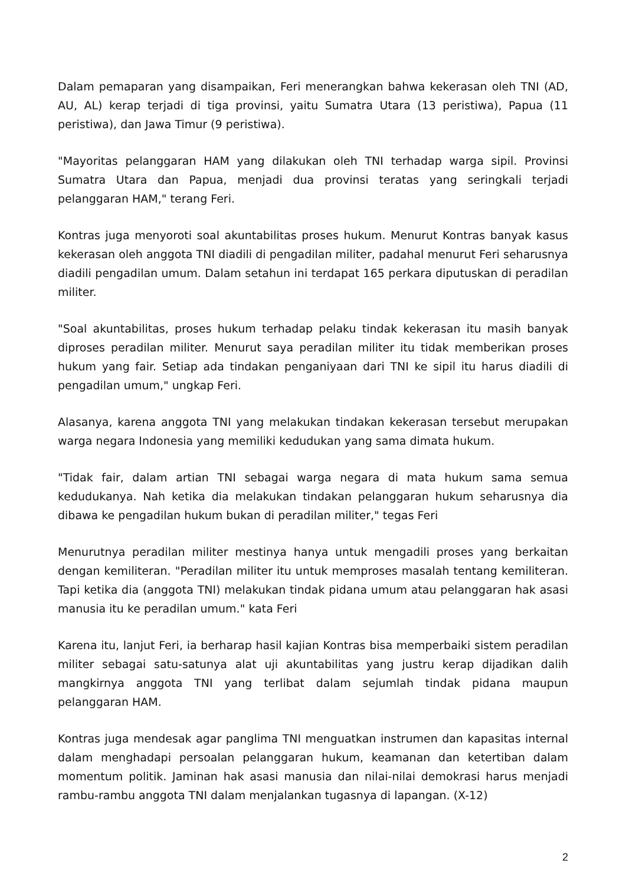Dalam pemaparan yang disampaikan, Feri menerangkan bahwa kekerasan oleh TNI (AD, AU, AL) kerap terjadi di tiga provinsi, yaitu Sumatra Utara (13 peristiwa), Papua (11 peristiwa), dan Jawa Timur (9 peristiwa).
"Mayoritas pelanggaran HAM yang dilakukan oleh TNI terhadap warga sipil. Provinsi Sumatra Utara dan Papua, menjadi dua provinsi teratas yang seringkali terjadi pelanggaran HAM," terang Feri.
Kontras juga menyoroti soal akuntabilitas proses hukum. Menurut Kontras banyak kasus kekerasan oleh anggota TNI diadili di pengadilan militer, padahal menurut Feri seharusnya diadili pengadilan umum. Dalam setahun ini terdapat 165 perkara diputuskan di peradilan militer.
"Soal akuntabilitas, proses hukum terhadap pelaku tindak kekerasan itu masih banyak diproses peradilan militer. Menurut saya peradilan militer itu tidak memberikan proses hukum yang fair. Setiap ada tindakan penganiyaan dari TNI ke sipil itu harus diadili di pengadilan umum," ungkap Feri.
Alasanya, karena anggota TNI yang melakukan tindakan kekerasan tersebut merupakan warga negara Indonesia yang memiliki kedudukan yang sama dimata hukum.
"Tidak fair, dalam artian TNI sebagai warga negara di mata hukum sama semua kedudukanya. Nah ketika dia melakukan tindakan pelanggaran hukum seharusnya dia dibawa ke pengadilan hukum bukan di peradilan militer," tegas Feri
Menurutnya peradilan militer mestinya hanya untuk mengadili proses yang berkaitan dengan kemiliteran. "Peradilan militer itu untuk memproses masalah tentang kemiliteran. Tapi ketika dia (anggota TNI) melakukan tindak pidana umum atau pelanggaran hak asasi manusia itu ke peradilan umum." kata Feri
Karena itu, lanjut Feri, ia berharap hasil kajian Kontras bisa memperbaiki sistem peradilan militer sebagai satu-satunya alat uji akuntabilitas yang justru kerap dijadikan dalih mangkirnya anggota TNI yang terlibat dalam sejumlah tindak pidana maupun pelanggaran HAM.
Kontras juga mendesak agar panglima TNI menguatkan instrumen dan kapasitas internal dalam menghadapi persoalan pelanggaran hukum, keamanan dan ketertiban dalam momentum politik. Jaminan hak asasi manusia dan nilai-nilai demokrasi harus menjadi rambu-rambu anggota TNI dalam menjalankan tugasnya di lapangan. (X-12)
2